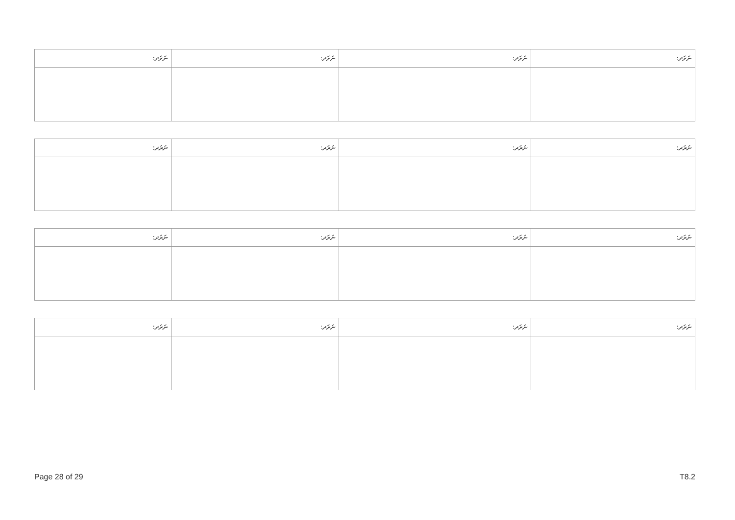| ނަރަދ: | ނަރަދ: | ނަރަދ: | ނަރަދ: |
| --- | --- | --- | --- |
| ނަރަދ: | ނަރަދ: | ނަރަދ: | ނަރަދ: |
| --- | --- | --- | --- |
| ނަރަދ: | ނަރަދ: | ނަރަދ: | ނަރަދ: |
| --- | --- | --- | --- |
| ނަރަދ: | ނަރަދ: | ނަރަދ: | ނަރަދ: |
| --- | --- | --- | --- |
Page 28 of 29 T8.2